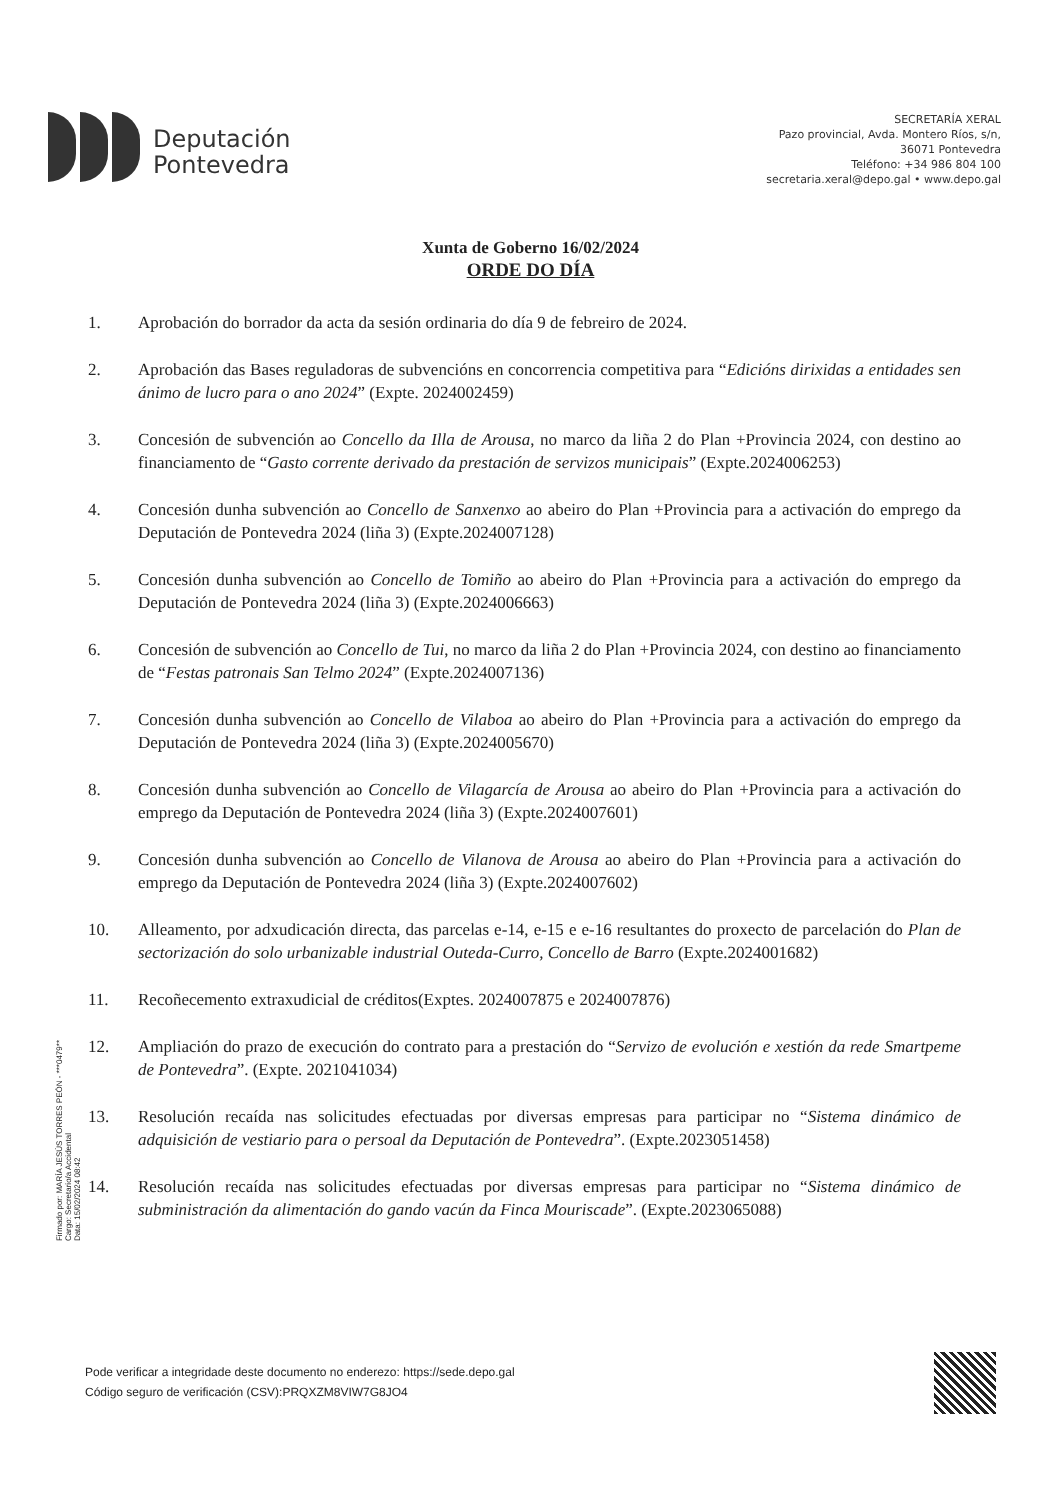Deputación
Pontevedra
SECRETARÍA XERAL
Pazo provincial, Avda. Montero Ríos, s/n,
36071 Pontevedra
Teléfono: +34 986 804 100
secretaria.xeral@depo.gal • www.depo.gal
Xunta de Goberno 16/02/2024
ORDE DO DÍA
1. Aprobación do borrador da acta da sesión ordinaria do día 9 de febreiro de 2024.
2. Aprobación das Bases reguladoras de subvencións en concorrencia competitiva para “Edicións dirixidas a entidades sen ánimo de lucro para o ano 2024” (Expte. 2024002459)
3. Concesión de subvención ao Concello da Illa de Arousa, no marco da liña 2 do Plan +Provincia 2024, con destino ao financiamento de “Gasto corrente derivado da prestación de servizos municipais” (Expte.2024006253)
4. Concesión dunha subvención ao Concello de Sanxenxo ao abeiro do Plan +Provincia para a activación do emprego da Deputación de Pontevedra 2024 (liña 3) (Expte.2024007128)
5. Concesión dunha subvención ao Concello de Tomiño ao abeiro do Plan +Provincia para a activación do emprego da Deputación de Pontevedra 2024 (liña 3) (Expte.2024006663)
6. Concesión de subvención ao Concello de Tui, no marco da liña 2 do Plan +Provincia 2024, con destino ao financiamento de “Festas patronais San Telmo 2024” (Expte.2024007136)
7. Concesión dunha subvención ao Concello de Vilaboa ao abeiro do Plan +Provincia para a activación do emprego da Deputación de Pontevedra 2024 (liña 3) (Expte.2024005670)
8. Concesión dunha subvención ao Concello de Vilagarcía de Arousa ao abeiro do Plan +Provincia para a activación do emprego da Deputación de Pontevedra 2024 (liña 3) (Expte.2024007601)
9. Concesión dunha subvención ao Concello de Vilanova de Arousa ao abeiro do Plan +Provincia para a activación do emprego da Deputación de Pontevedra 2024 (liña 3) (Expte.2024007602)
10. Alleamento, por adxudicación directa, das parcelas e-14, e-15 e e-16 resultantes do proxecto de parcelación do Plan de sectorización do solo urbanizable industrial Outeda-Curro, Concello de Barro (Expte.2024001682)
11. Recoñecemento extraxudicial de créditos(Exptes. 2024007875 e 2024007876)
12. Ampliación do prazo de execución do contrato para a prestación do “Servizo de evolución e xestión da rede Smartpeme de Pontevedra”. (Expte. 2021041034)
13. Resolución recaída nas solicitudes efectuadas por diversas empresas para participar no “Sistema dinámico de adquisición de vestiario para o persoal da Deputación de Pontevedra”. (Expte.2023051458)
14. Resolución recaída nas solicitudes efectuadas por diversas empresas para participar no “Sistema dinámico de subministración da alimentación do gando vacún da Finca Mouriscade”. (Expte.2023065088)
Firmado por: MARÍA JESÚS TORRES PEÓN - ***0479**
Cargo: Secretario/a Accidental
Data: 15/02/2024 08:42
Pode verificar a integridade deste documento no enderezo: https://sede.depo.gal
Código seguro de verificación (CSV):PRQXZM8VIW7G8JO4